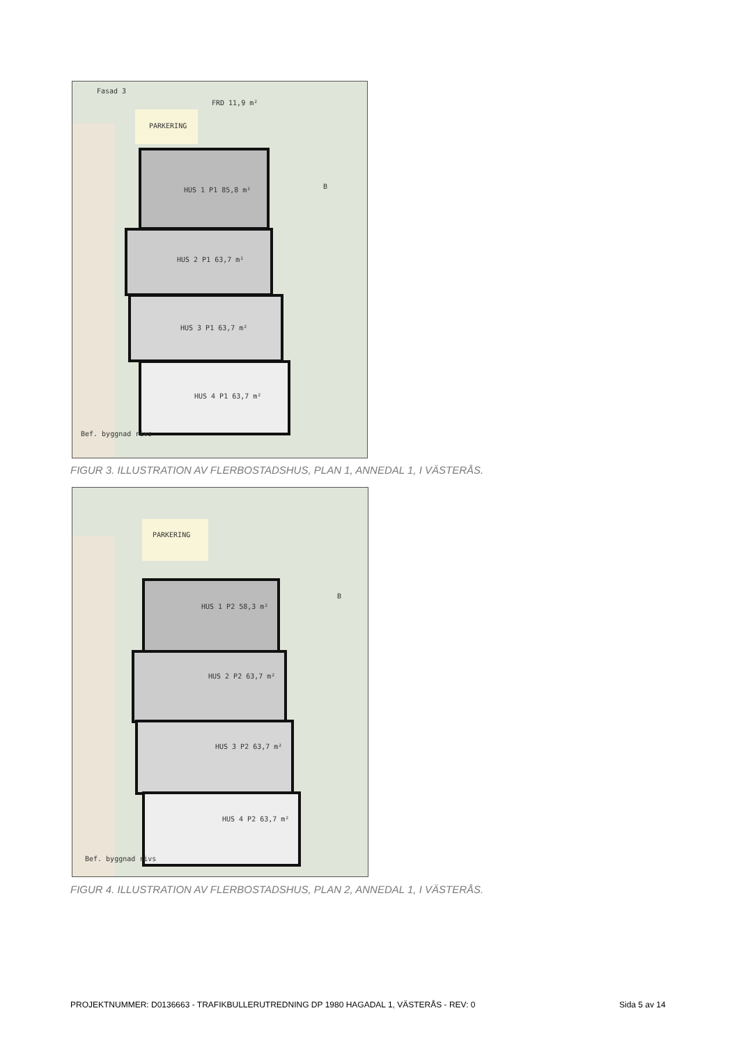Fasad 3
FRD 11,9 m²
PARKERING
HUS 1 P1 85,8 m²
HUS 2 P1 63,7 m²
HUS 3 P1 63,7 m²
HUS 4 P1 63,7 m²
B
Bef. byggnad rivs
FIGUR 3. ILLUSTRATION AV FLERBOSTADSHUS, PLAN 1, ANNEDAL 1, I VÄSTERÅS.
PARKERING
HUS 1 P2 58,3 m²
HUS 2 P2 63,7 m²
HUS 3 P2 63,7 m²
HUS 4 P2 63,7 m²
B
Bef. byggnad rivs
FIGUR 4. ILLUSTRATION AV FLERBOSTADSHUS, PLAN 2, ANNEDAL 1, I VÄSTERÅS.
PROJEKTNUMMER: D0136663 - TRAFIKBULLERUTREDNING DP 1980 HAGADAL 1, VÄSTERÅS - REV: 0
Sida 5 av 14